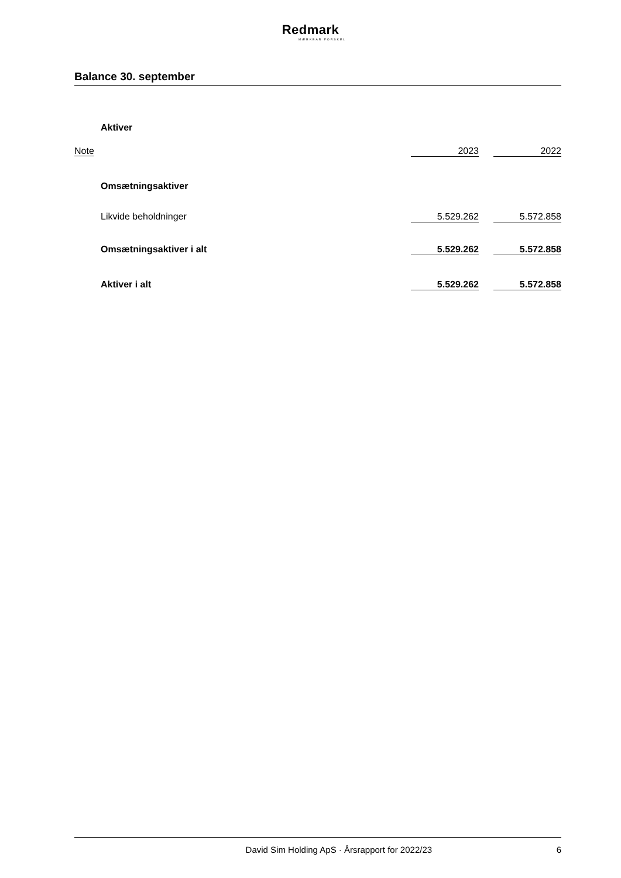Redmark
MÆRKBAR FORSKEL
Balance 30. september
| | Aktiver | | | |
| Note | | 2023 | | 2022 |
| | Omsætningsaktiver | | | |
| | Likvide beholdninger | 5.529.262 | | 5.572.858 |
| | Omsætningsaktiver i alt | 5.529.262 | | 5.572.858 |
| | Aktiver i alt | 5.529.262 | | 5.572.858 |
David Sim Holding ApS · Årsrapport for 2022/23 6